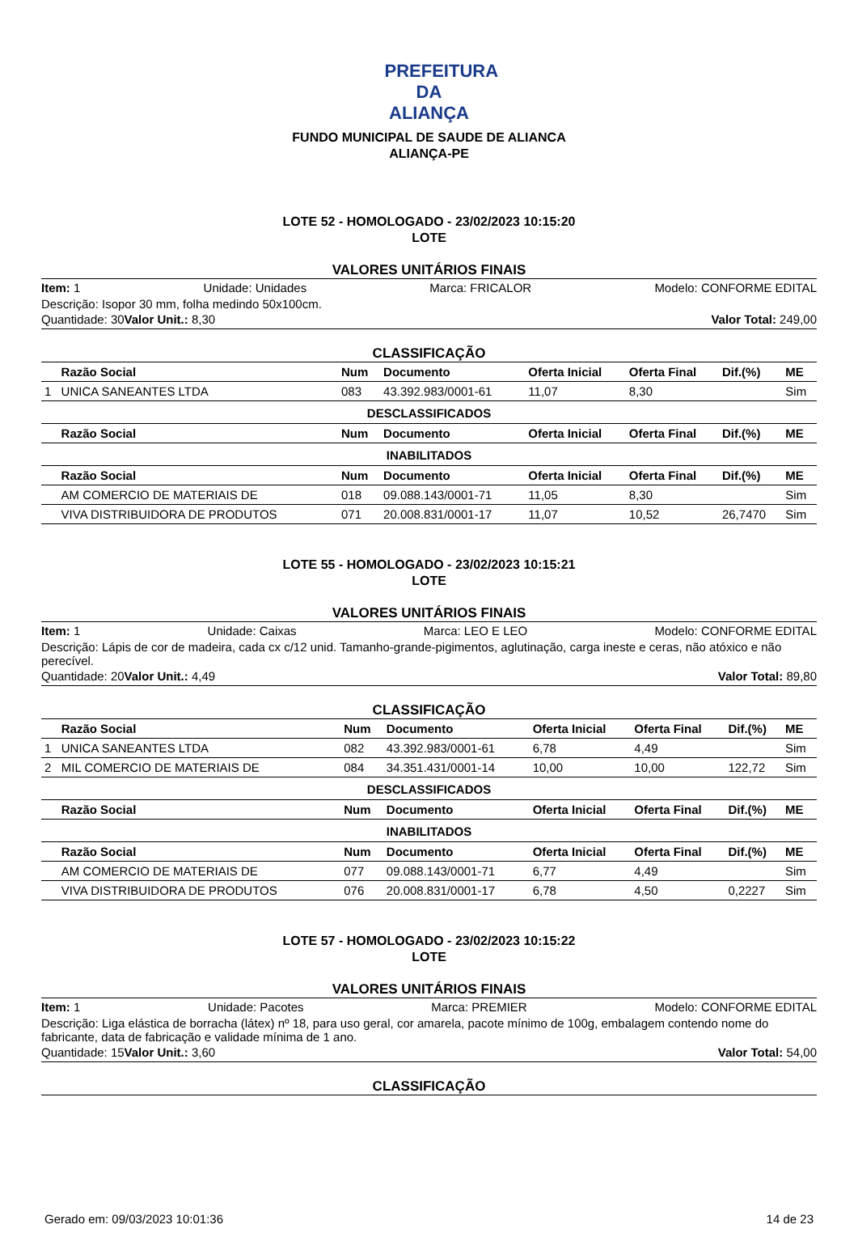PREFEITURA DA ALIANÇA
FUNDO MUNICIPAL DE SAUDE DE ALIANCA
ALIANÇA-PE
LOTE 52 - HOMOLOGADO - 23/02/2023 10:15:20
LOTE
VALORES UNITÁRIOS FINAIS
Item: 1 Unidade: Unidades Marca: FRICALOR Modelo: CONFORME EDITAL
Descrição: Isopor 30 mm, folha medindo 50x100cm.
Quantidade: 30 Valor Unit.: 8,30 Valor Total: 249,00
CLASSIFICAÇÃO
| | Razão Social | Num | Documento | Oferta Inicial | Oferta Final | Dif.(%) | ME |
| --- | --- | --- | --- | --- | --- | --- | --- |
| 1 | UNICA SANEANTES LTDA | 083 | 43.392.983/0001-61 | 11,07 | 8,30 | | Sim |
| DESCLASSIFICADOS | | | | | | | |
| | Razão Social | Num | Documento | Oferta Inicial | Oferta Final | Dif.(%) | ME |
| INABILITADOS | | | | | | | |
| | Razão Social | Num | Documento | Oferta Inicial | Oferta Final | Dif.(%) | ME |
| | AM COMERCIO DE MATERIAIS DE | 018 | 09.088.143/0001-71 | 11,05 | 8,30 | | Sim |
| | VIVA DISTRIBUIDORA DE PRODUTOS | 071 | 20.008.831/0001-17 | 11,07 | 10,52 | 26,7470 | Sim |
LOTE 55 - HOMOLOGADO - 23/02/2023 10:15:21
LOTE
VALORES UNITÁRIOS FINAIS
Item: 1 Unidade: Caixas Marca: LEO E LEO Modelo: CONFORME EDITAL
Descrição: Lápis de cor de madeira, cada cx c/12 unid. Tamanho-grande-pigimentos, aglutinação, carga ineste e ceras, não atóxico e não perecível.
Quantidade: 20 Valor Unit.: 4,49 Valor Total: 89,80
CLASSIFICAÇÃO
| | Razão Social | Num | Documento | Oferta Inicial | Oferta Final | Dif.(%) | ME |
| --- | --- | --- | --- | --- | --- | --- | --- |
| 1 | UNICA SANEANTES LTDA | 082 | 43.392.983/0001-61 | 6,78 | 4,49 | | Sim |
| 2 | MIL COMERCIO DE MATERIAIS DE | 084 | 34.351.431/0001-14 | 10,00 | 10,00 | 122,72 | Sim |
| DESCLASSIFICADOS | | | | | | | |
| | Razão Social | Num | Documento | Oferta Inicial | Oferta Final | Dif.(%) | ME |
| INABILITADOS | | | | | | | |
| | Razão Social | Num | Documento | Oferta Inicial | Oferta Final | Dif.(%) | ME |
| | AM COMERCIO DE MATERIAIS DE | 077 | 09.088.143/0001-71 | 6,77 | 4,49 | | Sim |
| | VIVA DISTRIBUIDORA DE PRODUTOS | 076 | 20.008.831/0001-17 | 6,78 | 4,50 | 0,2227 | Sim |
LOTE 57 - HOMOLOGADO - 23/02/2023 10:15:22
LOTE
VALORES UNITÁRIOS FINAIS
Item: 1 Unidade: Pacotes Marca: PREMIER Modelo: CONFORME EDITAL
Descrição: Liga elástica de borracha (látex) nº 18, para uso geral, cor amarela, pacote mínimo de 100g, embalagem contendo nome do fabricante, data de fabricação e validade mínima de 1 ano.
Quantidade: 15 Valor Unit.: 3,60 Valor Total: 54,00
CLASSIFICAÇÃO
Gerado em: 09/03/2023 10:01:36 14 de 23